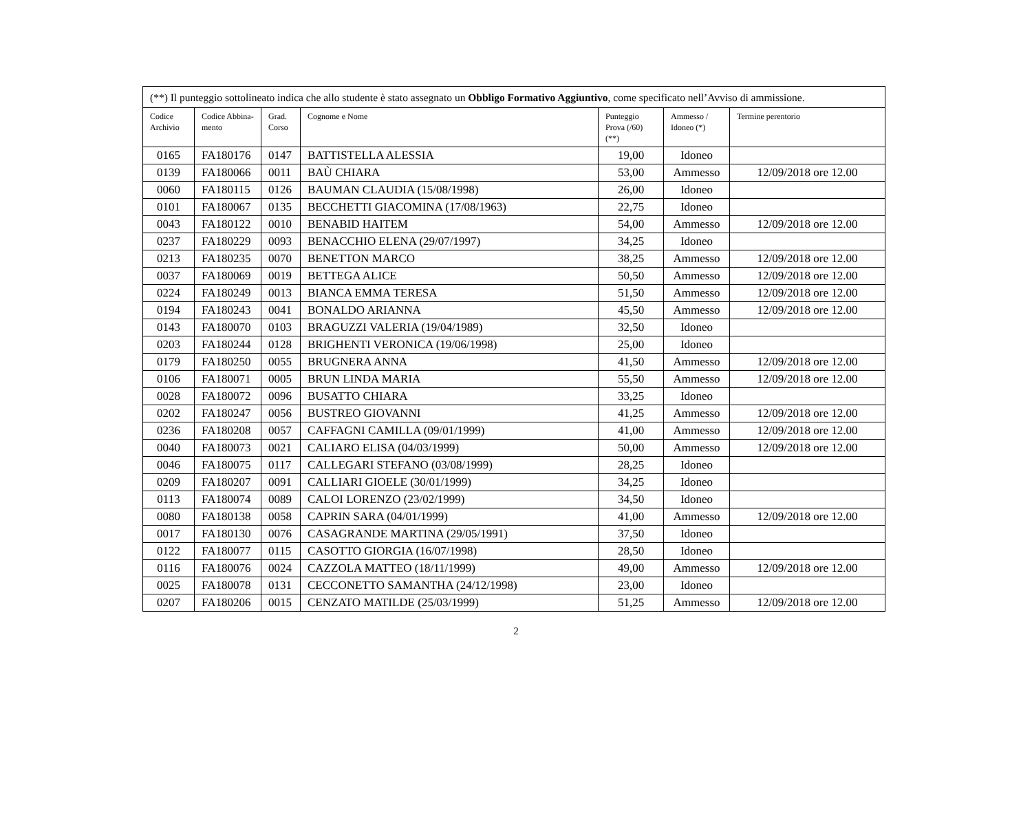| (**) Il punteggio sottolineato indica che allo studente è stato assegnato un Obbligo Formativo Aggiuntivo , come specificato nell’Avviso di ammissione. | | | | | | |
| Codice Archivio | Codice Abbina-mento | Grad. Corso | Cognome e Nome | Punteggio Prova (/60) (**) | Ammesso / Idoneo (*) | Termine perentorio |
| 0165 | FA180176 | 0147 | BATTISTELLA ALESSIA | 19,00 | Idoneo | |
| 0139 | FA180066 | 0011 | BAÙ CHIARA | 53,00 | Ammesso | 12/09/2018 ore 12.00 |
| 0060 | FA180115 | 0126 | BAUMAN CLAUDIA (15/08/1998) | 26,00 | Idoneo | |
| 0101 | FA180067 | 0135 | BECCHETTI GIACOMINA (17/08/1963) | 22,75 | Idoneo | |
| 0043 | FA180122 | 0010 | BENABID HAITEM | 54,00 | Ammesso | 12/09/2018 ore 12.00 |
| 0237 | FA180229 | 0093 | BENACCHIO ELENA (29/07/1997) | 34,25 | Idoneo | |
| 0213 | FA180235 | 0070 | BENETTON MARCO | 38,25 | Ammesso | 12/09/2018 ore 12.00 |
| 0037 | FA180069 | 0019 | BETTEGA ALICE | 50,50 | Ammesso | 12/09/2018 ore 12.00 |
| 0224 | FA180249 | 0013 | BIANCA EMMA TERESA | 51,50 | Ammesso | 12/09/2018 ore 12.00 |
| 0194 | FA180243 | 0041 | BONALDO ARIANNA | 45,50 | Ammesso | 12/09/2018 ore 12.00 |
| 0143 | FA180070 | 0103 | BRAGUZZI VALERIA (19/04/1989) | 32,50 | Idoneo | |
| 0203 | FA180244 | 0128 | BRIGHENTI VERONICA (19/06/1998) | 25,00 | Idoneo | |
| 0179 | FA180250 | 0055 | BRUGNERA ANNA | 41,50 | Ammesso | 12/09/2018 ore 12.00 |
| 0106 | FA180071 | 0005 | BRUN LINDA MARIA | 55,50 | Ammesso | 12/09/2018 ore 12.00 |
| 0028 | FA180072 | 0096 | BUSATTO CHIARA | 33,25 | Idoneo | |
| 0202 | FA180247 | 0056 | BUSTREO GIOVANNI | 41,25 | Ammesso | 12/09/2018 ore 12.00 |
| 0236 | FA180208 | 0057 | CAFFAGNI CAMILLA (09/01/1999) | 41,00 | Ammesso | 12/09/2018 ore 12.00 |
| 0040 | FA180073 | 0021 | CALIARO ELISA (04/03/1999) | 50,00 | Ammesso | 12/09/2018 ore 12.00 |
| 0046 | FA180075 | 0117 | CALLEGARI STEFANO (03/08/1999) | 28,25 | Idoneo | |
| 0209 | FA180207 | 0091 | CALLIARI GIOELE (30/01/1999) | 34,25 | Idoneo | |
| 0113 | FA180074 | 0089 | CALOI LORENZO (23/02/1999) | 34,50 | Idoneo | |
| 0080 | FA180138 | 0058 | CAPRIN SARA (04/01/1999) | 41,00 | Ammesso | 12/09/2018 ore 12.00 |
| 0017 | FA180130 | 0076 | CASAGRANDE MARTINA (29/05/1991) | 37,50 | Idoneo | |
| 0122 | FA180077 | 0115 | CASOTTO GIORGIA (16/07/1998) | 28,50 | Idoneo | |
| 0116 | FA180076 | 0024 | CAZZOLA MATTEO (18/11/1999) | 49,00 | Ammesso | 12/09/2018 ore 12.00 |
| 0025 | FA180078 | 0131 | CECCONETTO SAMANTHA (24/12/1998) | 23,00 | Idoneo | |
| 0207 | FA180206 | 0015 | CENZATO MATILDE (25/03/1999) | 51,25 | Ammesso | 12/09/2018 ore 12.00 |
2